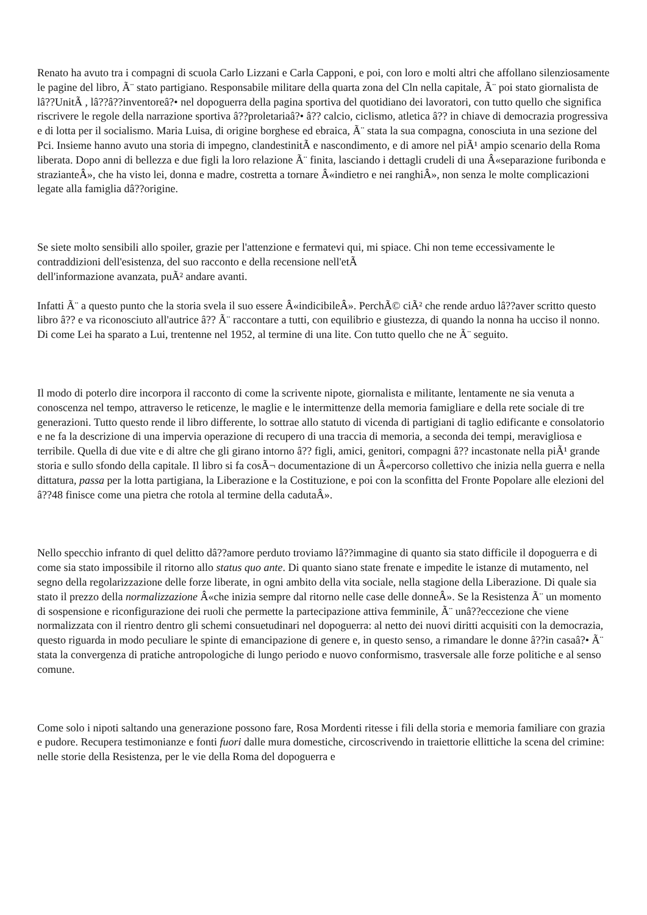Renato ha avuto tra i compagni di scuola Carlo Lizzani e Carla Capponi, e poi, con loro e molti altri che affollano silenziosamente le pagine del libro, Ã¨ stato partigiano. Responsabile militare della quarta zona del Cln nella capitale, Ã¨ poi stato giornalista de lâ??UnitÃ , lâ??â??inventoreâ?• nel dopoguerra della pagina sportiva del quotidiano dei lavoratori, con tutto quello che significa riscrivere le regole della narrazione sportiva â??proletariaâ?• â?? calcio, ciclismo, atletica â?? in chiave di democrazia progressiva e di lotta per il socialismo. Maria Luisa, di origine borghese ed ebraica, Ã¨ stata la sua compagna, conosciuta in una sezione del Pci. Insieme hanno avuto una storia di impegno, clandestinitÃ e nascondimento, e di amore nel piÃ¹ ampio scenario della Roma liberata. Dopo anni di bellezza e due figli la loro relazione Ã¨ finita, lasciando i dettagli crudeli di una Â«separazione furibonda e strazianteÂ», che ha visto lei, donna e madre, costretta a tornare Â«indietro e nei ranghiÂ», non senza le molte complicazioni legate alla famiglia dâ??origine.
Se siete molto sensibili allo spoiler, grazie per l'attenzione e fermatevi qui, mi spiace. Chi non teme eccessivamente le contraddizioni dell'esistenza, del suo racconto e della recensione nell'etÃ
dell'informazione avanzata, puÃ² andare avanti.
Infatti Ã¨ a questo punto che la storia svela il suo essere Â«indicibileÂ». PerchÃ© ciÃ² che rende arduo lâ??aver scritto questo libro â?? e va riconosciuto all'autrice â?? Ã¨ raccontare a tutti, con equilibrio e giustezza, di quando la nonna ha ucciso il nonno. Di come Lei ha sparato a Lui, trentenne nel 1952, al termine di una lite. Con tutto quello che ne Ã¨ seguito.
Il modo di poterlo dire incorpora il racconto di come la scrivente nipote, giornalista e militante, lentamente ne sia venuta a conoscenza nel tempo, attraverso le reticenze, le maglie e le intermittenze della memoria famigliare e della rete sociale di tre generazioni. Tutto questo rende il libro differente, lo sottrae allo statuto di vicenda di partigiani di taglio edificante e consolatorio e ne fa la descrizione di una impervia operazione di recupero di una traccia di memoria, a seconda dei tempi, meravigliosa e terribile. Quella di due vite e di altre che gli girano intorno â?? figli, amici, genitori, compagni â?? incastonate nella piÃ¹ grande storia e sullo sfondo della capitale. Il libro si fa cosÃ¬ documentazione di un Â«percorso collettivo che inizia nella guerra e nella dittatura, passa per la lotta partigiana, la Liberazione e la Costituzione, e poi con la sconfitta del Fronte Popolare alle elezioni del â??48 finisce come una pietra che rotola al termine della cadutaÂ».
Nello specchio infranto di quel delitto dâ??amore perduto troviamo lâ??immagine di quanto sia stato difficile il dopoguerra e di come sia stato impossibile il ritorno allo status quo ante. Di quanto siano state frenate e impedite le istanze di mutamento, nel segno della regolarizzazione delle forze liberate, in ogni ambito della vita sociale, nella stagione della Liberazione. Di quale sia stato il prezzo della normalizzazione Â«che inizia sempre dal ritorno nelle case delle donneÂ». Se la Resistenza Ã¨ un momento di sospensione e riconfigurazione dei ruoli che permette la partecipazione attiva femminile, Ã¨ unâ??eccezione che viene normalizzata con il rientro dentro gli schemi consuetudinari nel dopoguerra: al netto dei nuovi diritti acquisiti con la democrazia, questo riguarda in modo peculiare le spinte di emancipazione di genere e, in questo senso, a rimandare le donne â??in casaâ?• Ã¨ stata la convergenza di pratiche antropologiche di lungo periodo e nuovo conformismo, trasversale alle forze politiche e al senso comune.
Come solo i nipoti saltando una generazione possono fare, Rosa Mordenti ritesse i fili della storia e memoria familiare con grazia e pudore. Recupera testimonianze e fonti fuori dalle mura domestiche, circoscrivendo in traiettorie ellittiche la scena del crimine: nelle storie della Resistenza, per le vie della Roma del dopoguerra e